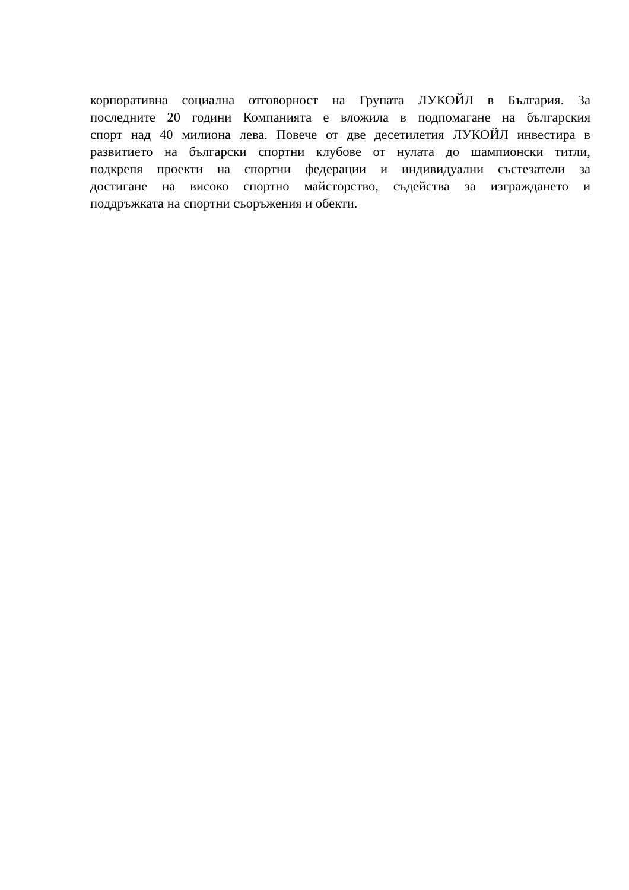корпоративна социална отговорност на Групата ЛУКОЙЛ в България. За
последните 20 години Компанията е вложила в подпомагане на българския
спорт над 40 милиона лева. Повече от две десетилетия ЛУКОЙЛ инвестира в
развитието на български спортни клубове от нулата до шампионски титли,
подкрепя проекти на спортни федерации и индивидуални състезатели за
достигане на високо спортно майсторство, съдейства за изграждането и
поддръжката на спортни съоръжения и обекти.